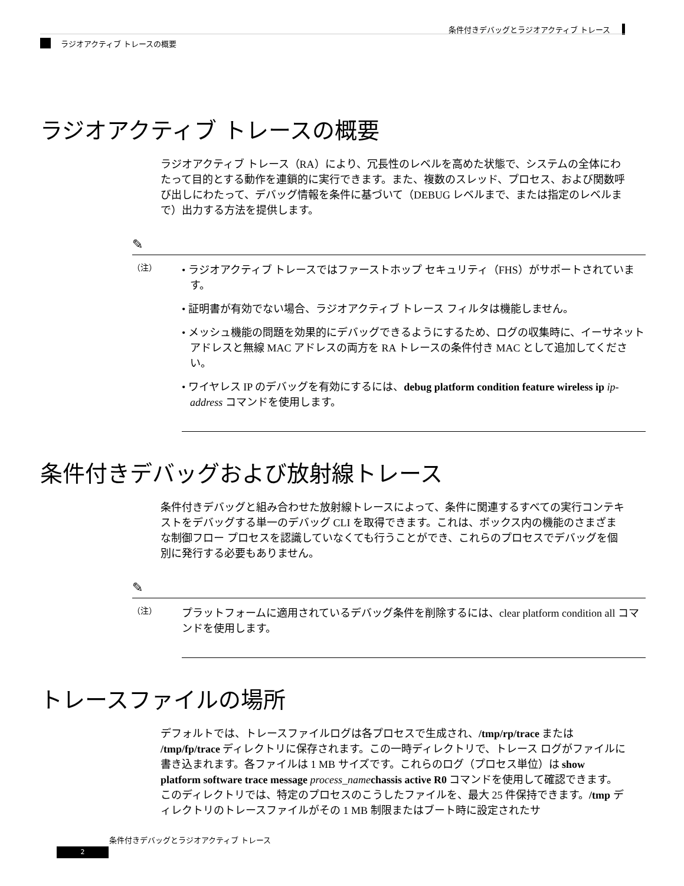条件付きデバッグとラジオアクティブ トレース
ラジオアクティブ トレースの概要
ラジオアクティブ トレースの概要
ラジオアクティブ トレース（RA）により、冗長性のレベルを高めた状態で、システムの全体にわたって目的とする動作を連鎖的に実行できます。また、複数のスレッド、プロセス、および関数呼び出しにわたって、デバッグ情報を条件に基づいて（DEBUG レベルまで、または指定のレベルまで）出力する方法を提供します。
✎
（注）
• ラジオアクティブ トレースではファーストホップ セキュリティ（FHS）がサポートされています。
• 証明書が有効でない場合、ラジオアクティブ トレース フィルタは機能しません。
• メッシュ機能の問題を効果的にデバッグできるようにするため、ログの収集時に、イーサネット アドレスと無線 MAC アドレスの両方を RA トレースの条件付き MAC として追加してください。
• ワイヤレス IP のデバッグを有効にするには、debug platform condition feature wireless ip ip-address コマンドを使用します。
条件付きデバッグおよび放射線トレース
条件付きデバッグと組み合わせた放射線トレースによって、条件に関連するすべての実行コンテキストをデバッグする単一のデバッグ CLI を取得できます。これは、ボックス内の機能のさまざまな制御フロー プロセスを認識していなくても行うことができ、これらのプロセスでデバッグを個別に発行する必要もありません。
✎
（注）
プラットフォームに適用されているデバッグ条件を削除するには、clear platform condition all コマンドを使用します。
トレースファイルの場所
デフォルトでは、トレースファイルログは各プロセスで生成され、/tmp/rp/trace または /tmp/fp/trace ディレクトリに保存されます。この一時ディレクトリで、トレース ログがファイルに書き込まれます。各ファイルは 1 MB サイズです。これらのログ（プロセス単位）は show platform software trace message process_name chassis active R0 コマンドを使用して確認できます。このディレクトリでは、特定のプロセスのこうしたファイルを、最大 25 件保持できます。/tmp ディレクトリのトレースファイルがその 1 MB 制限またはブート時に設定されたサ
条件付きデバッグとラジオアクティブ トレース
2